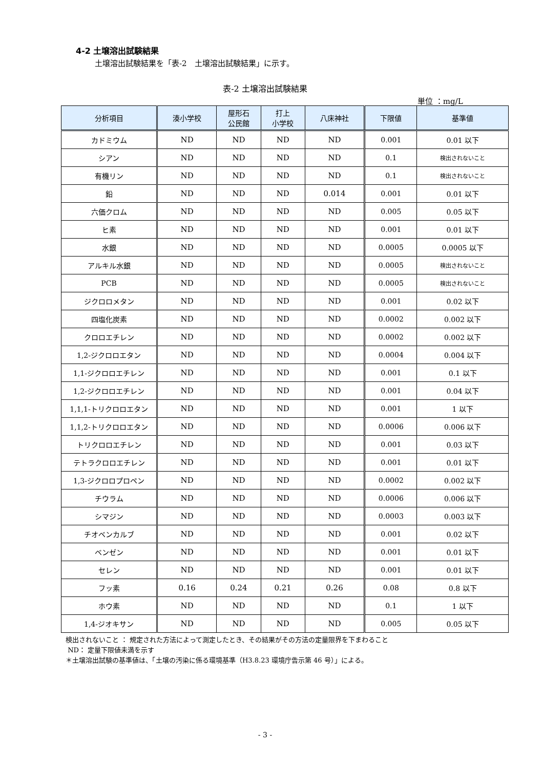4-2 土壌溶出試験結果
土壌溶出試験結果を「表-2　土壌溶出試験結果」に示す。
表-2 土壌溶出試験結果
単位 ：mg/L
| 分析項目 | 湊小学校 | 屋形石 公民館 | 打上 小学校 | 八床神社 | 下限値 | 基準値 |
| --- | --- | --- | --- | --- | --- | --- |
| カドミウム | ND | ND | ND | ND | 0.001 | 0.01 以下 |
| シアン | ND | ND | ND | ND | 0.1 | 検出されないこと |
| 有機リン | ND | ND | ND | ND | 0.1 | 検出されないこと |
| 鉛 | ND | ND | ND | 0.014 | 0.001 | 0.01 以下 |
| 六価クロム | ND | ND | ND | ND | 0.005 | 0.05 以下 |
| ヒ素 | ND | ND | ND | ND | 0.001 | 0.01 以下 |
| 水銀 | ND | ND | ND | ND | 0.0005 | 0.0005 以下 |
| アルキル水銀 | ND | ND | ND | ND | 0.0005 | 検出されないこと |
| PCB | ND | ND | ND | ND | 0.0005 | 検出されないこと |
| ジクロロメタン | ND | ND | ND | ND | 0.001 | 0.02 以下 |
| 四塩化炭素 | ND | ND | ND | ND | 0.0002 | 0.002 以下 |
| クロロエチレン | ND | ND | ND | ND | 0.0002 | 0.002 以下 |
| 1,2-ジクロロエタン | ND | ND | ND | ND | 0.0004 | 0.004 以下 |
| 1,1-ジクロロエチレン | ND | ND | ND | ND | 0.001 | 0.1 以下 |
| 1,2-ジクロロエチレン | ND | ND | ND | ND | 0.001 | 0.04 以下 |
| 1,1,1-トリクロロエタン | ND | ND | ND | ND | 0.001 | 1 以下 |
| 1,1,2-トリクロロエタン | ND | ND | ND | ND | 0.0006 | 0.006 以下 |
| トリクロロエチレン | ND | ND | ND | ND | 0.001 | 0.03 以下 |
| テトラクロロエチレン | ND | ND | ND | ND | 0.001 | 0.01 以下 |
| 1,3-ジクロロプロペン | ND | ND | ND | ND | 0.0002 | 0.002 以下 |
| チウラム | ND | ND | ND | ND | 0.0006 | 0.006 以下 |
| シマジン | ND | ND | ND | ND | 0.0003 | 0.003 以下 |
| チオベンカルブ | ND | ND | ND | ND | 0.001 | 0.02 以下 |
| ベンゼン | ND | ND | ND | ND | 0.001 | 0.01 以下 |
| セレン | ND | ND | ND | ND | 0.001 | 0.01 以下 |
| フッ素 | 0.16 | 0.24 | 0.21 | 0.26 | 0.08 | 0.8 以下 |
| ホウ素 | ND | ND | ND | ND | 0.1 | 1 以下 |
| 1,4-ジオキサン | ND | ND | ND | ND | 0.005 | 0.05 以下 |
検出されないこと ： 規定された方法によって測定したとき、その結果がその方法の定量限界を下まわること
ND： 定量下限値未満を示す
＊土壌溶出試験の基準値は、「土壌の汚染に係る環境基準（H3.8.23 環境庁告示第 46 号）」による。
- 3 -